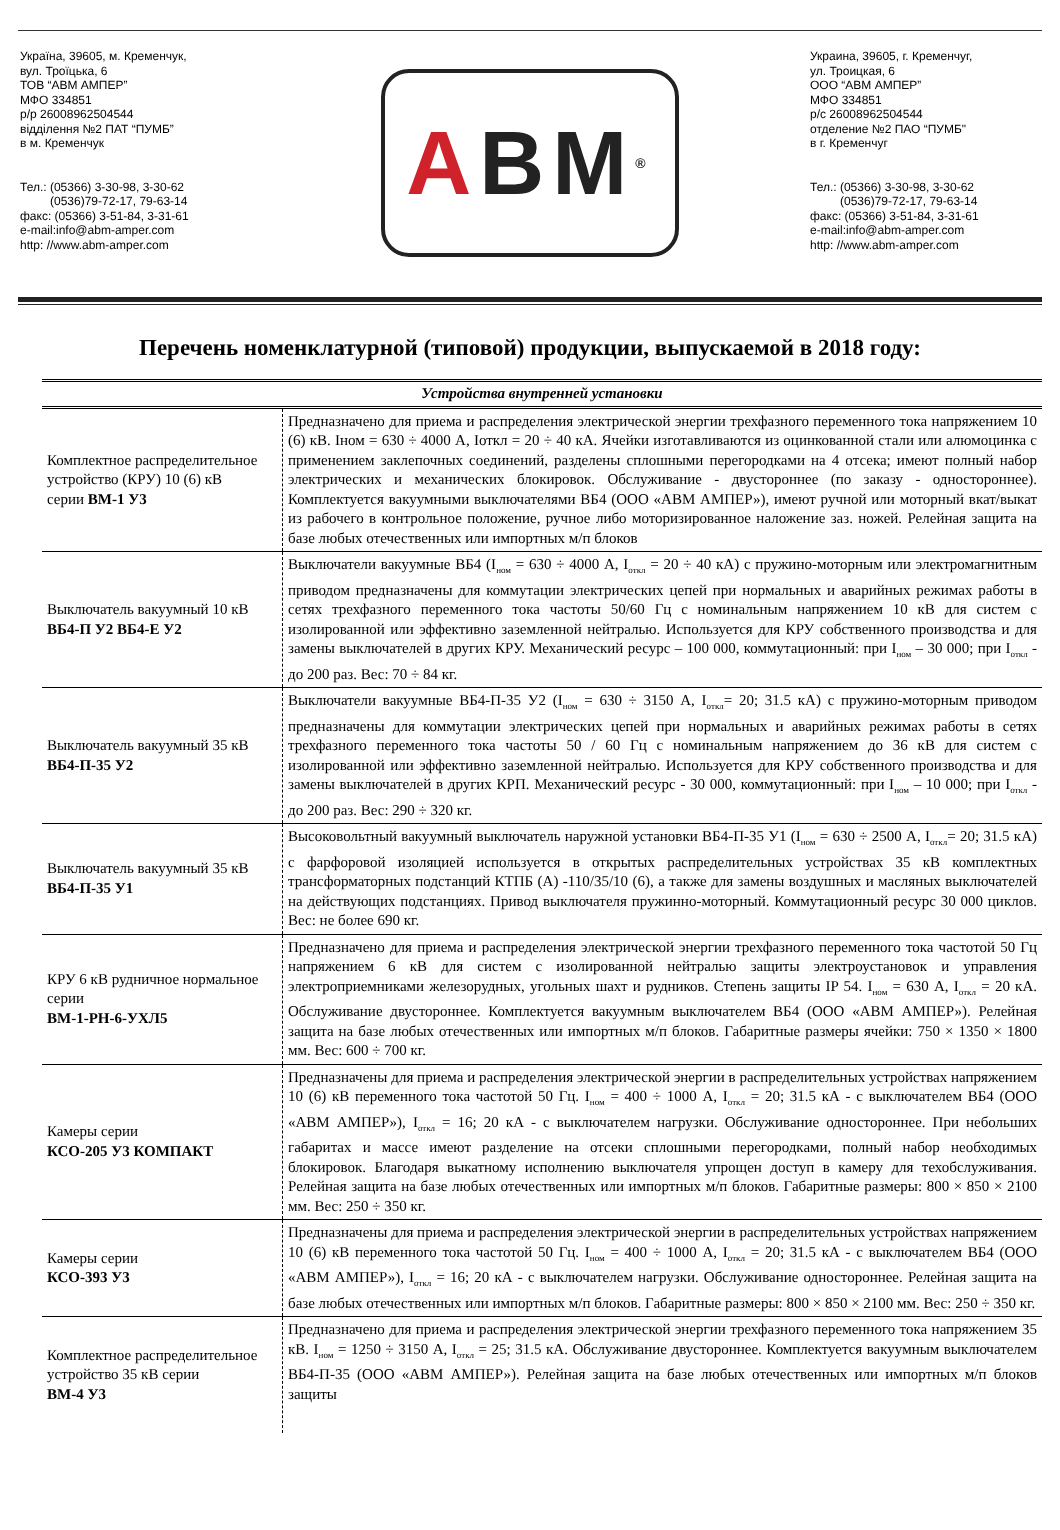Україна, 39605, м. Кременчук,
вул. Троїцька, 6
ТОВ “АВМ АМПЕР”
МФО 334851
р/р 26008962504544
відділення №2 ПАТ “ПУМБ”
в м. Кременчук
Тел.: (05366) 3-30-98, 3-30-62
(0536)79-72-17, 79-63-14
факс: (05366) 3-51-84, 3-31-61
e-mail:info@abm-amper.com
http: //www.abm-amper.com
A BM<sup>®</sup>
Украина, 39605, г. Кременчуг,
ул. Троицкая, 6
ООО “АВМ АМПЕР”
МФО 334851
р/с 26008962504544
отделение №2 ПАО “ПУМБ"
в г. Кременчуг
Тел.: (05366) 3-30-98, 3-30-62
(0536)79-72-17, 79-63-14
факс: (05366) 3-51-84, 3-31-61
e-mail:info@abm-amper.com
http: //www.abm-amper.com
Перечень номенклатурной (типовой) продукции, выпускаемой в 2018 году:
| Устройства внутренней установки | |
| --- | --- |
| Комплектное распределительное устройство (КРУ) 10 (6) кВ серии ВМ-1 У3 | Предназначено для приема и распределения электрической энергии трехфазного переменного тока напряжением 10 (6) кВ. Iном = 630 ÷ 4000 А, Iоткл = 20 ÷ 40 кА. Ячейки изготавливаются из оцинкованной стали или алюмоцинка с применением заклепочных соединений, разделены сплошными перегородками на 4 отсека; имеют полный набор электрических и механических блокировок. Обслуживание - двустороннее (по заказу - одностороннее). Комплектуется вакуумными выключателями ВБ4 (ООО «АВМ АМПЕР»), имеют ручной или моторный вкат/выкат из рабочего в контрольное положение, ручное либо моторизированное наложение заз. ножей. Релейная защита на базе любых отечественных или импортных м/п блоков |
| Выключатель вакуумный 10 кВ ВБ4-П У2 ВБ4-Е У2 | Выключатели вакуумные ВБ4 (I<sub>ном</sub> = 630 ÷ 4000 А, I<sub>откл</sub> = 20 ÷ 40 кА) с пружино-моторным или электромагнитным приводом предназначены для коммутации электрических цепей при нормальных и аварийных режимах работы в сетях трехфазного переменного тока частоты 50/60 Гц с номинальным напряжением 10 кВ для систем с изолированной или эффективно заземленной нейтралью. Используется для КРУ собственного производства и для замены выключателей в других КРУ. Механический ресурс – 100 000, коммутационный: при I<sub>ном</sub> – 30 000; при I<sub>откл</sub> - до 200 раз. Вес: 70 ÷ 84 кг. |
| Выключатель вакуумный 35 кВ ВБ4-П-35 У2 | Выключатели вакуумные ВБ4-П-35 У2 (I<sub>ном</sub> = 630 ÷ 3150 А, I<sub>откл</sub>= 20; 31.5 кА) с пружино-моторным приводом предназначены для коммутации электрических цепей при нормальных и аварийных режимах работы в сетях трехфазного переменного тока частоты 50 / 60 Гц с номинальным напряжением до 36 кВ для систем с изолированной или эффективно заземленной нейтралью. Используется для КРУ собственного производства и для замены выключателей в других КРП. Механический ресурс - 30 000, коммутационный: при I<sub>ном</sub> – 10 000; при I<sub>откл</sub> - до 200 раз. Вес: 290 ÷ 320 кг. |
| Выключатель вакуумный 35 кВ ВБ4-П-35 У1 | Высоковольтный вакуумный выключатель наружной установки ВБ4-П-35 У1 (I<sub>ном</sub> = 630 ÷ 2500 А, I<sub>откл</sub>= 20; 31.5 кА) с фарфоровой изоляцией используется в открытых распределительных устройствах 35 кВ комплектных трансформаторных подстанций КТПБ (А) -110/35/10 (6), а также для замены воздушных и масляных выключателей на действующих подстанциях. Привод выключателя пружинно-моторный. Коммутационный ресурс 30 000 циклов. Вес: не более 690 кг. |
| КРУ 6 кВ рудничное нормальное серии ВМ-1-РН-6-УХЛ5 | Предназначено для приема и распределения электрической энергии трехфазного переменного тока частотой 50 Гц напряжением 6 кВ для систем с изолированной нейтралью защиты электроустановок и управления электроприемниками железорудных, угольных шахт и рудников. Степень защиты IP 54. I<sub>ном</sub> = 630 А, I<sub>откл</sub> = 20 кА. Обслуживание двустороннее. Комплектуется вакуумным выключателем ВБ4 (ООО «АВМ АМПЕР»). Релейная защита на базе любых отечественных или импортных м/п блоков. Габаритные размеры ячейки: 750 × 1350 × 1800 мм. Вес: 600 ÷ 700 кг. |
| Камеры серии КСО-205 У3 КОМПАКТ | Предназначены для приема и распределения электрической энергии в распределительных устройствах напряжением 10 (6) кВ переменного тока частотой 50 Гц. I<sub>ном</sub> = 400 ÷ 1000 А, I<sub>откл</sub> = 20; 31.5 кА - с выключателем ВБ4 (ООО «АВМ АМПЕР»), I<sub>откл</sub> = 16; 20 кА - с выключателем нагрузки. Обслуживание одностороннее. При небольших габаритах и массе имеют разделение на отсеки сплошными перегородками, полный набор необходимых блокировок. Благодаря выкатному исполнению выключателя упрощен доступ в камеру для техобслуживания. Релейная защита на базе любых отечественных или импортных м/п блоков. Габаритные размеры: 800 × 850 × 2100 мм. Вес: 250 ÷ 350 кг. |
| Камеры серии КСО-393 У3 | Предназначены для приема и распределения электрической энергии в распределительных устройствах напряжением 10 (6) кВ переменного тока частотой 50 Гц. I<sub>ном</sub> = 400 ÷ 1000 А, I<sub>откл</sub> = 20; 31.5 кА - с выключателем ВБ4 (ООО «АВМ АМПЕР»), I<sub>откл</sub> = 16; 20 кА - с выключателем нагрузки. Обслуживание одностороннее. Релейная защита на базе любых отечественных или импортных м/п блоков. Габаритные размеры: 800 × 850 × 2100 мм. Вес: 250 ÷ 350 кг. |
| Комплектное распределительное устройство 35 кВ серии ВМ-4 У3 | Предназначено для приема и распределения электрической энергии трехфазного переменного тока напряжением 35 кВ. I<sub>ном</sub> = 1250 ÷ 3150 А, I<sub>откл</sub> = 25; 31.5 кА. Обслуживание двустороннее. Комплектуется вакуумным выключателем ВБ4-П-35 (ООО «АВМ АМПЕР»). Релейная защита на базе любых отечественных или импортных м/п блоков защиты |